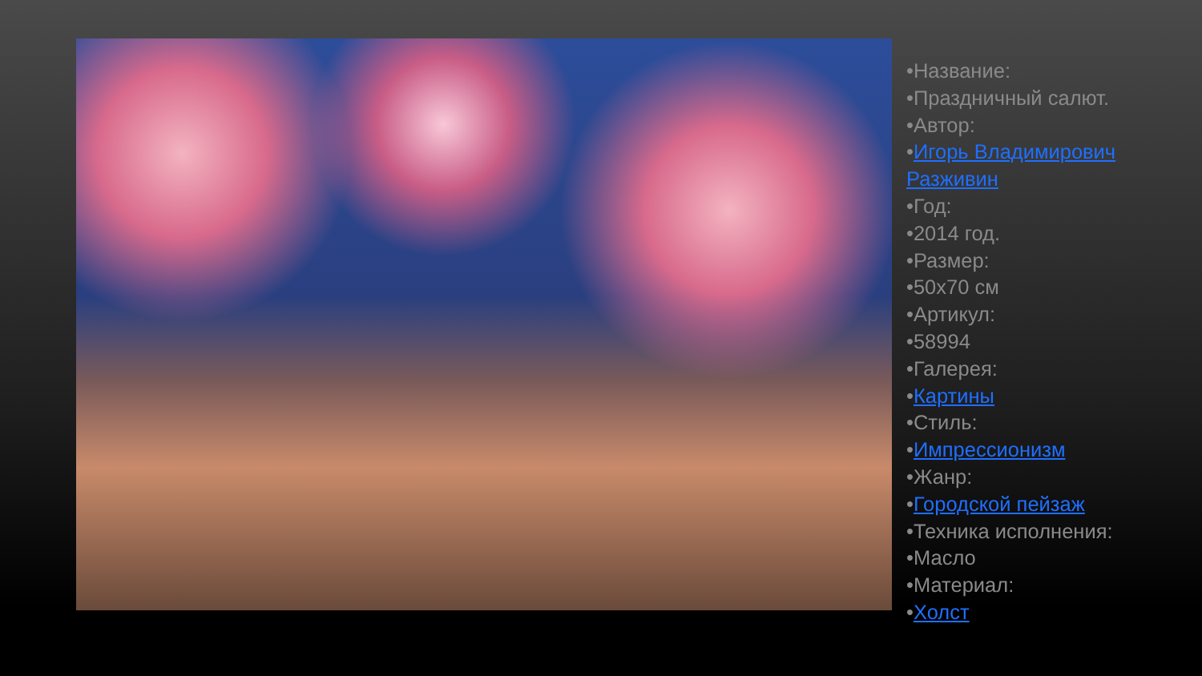•Название:
•Праздничный салют.
•Автор:
•Игорь Владимирович
Разживин
•Год:
•2014 год.
•Размер:
•50x70 см
•Артикул:
•58994
•Галерея:
•Картины
•Стиль:
•Импрессионизм
•Жанр:
•Городской пейзаж
•Техника исполнения:
•Масло
•Материал:
•Холст